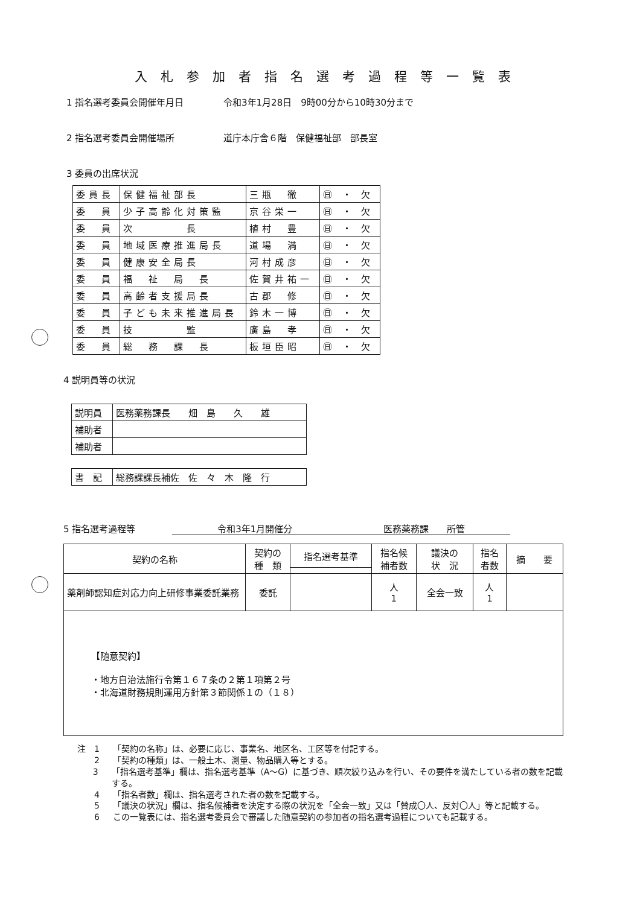入札参加者指名選考過程等一覧表
1 指名選考委員会開催年月日 令和3年1月28日　9時00分から10時30分まで
2 指名選考委員会開催場所 道庁本庁舎６階　保健福祉部　部長室
3 委員の出席状況
| 委員長 | 保健福祉部長 | 三瓶 徹 | ㊐ ・ 欠 |
| 委 員 | 少子高齢化対策監 | 京谷栄一 | ㊐ ・ 欠 |
| 委 員 | 次 長 | 植村 豊 | ㊐ ・ 欠 |
| 委 員 | 地域医療推進局長 | 道場 満 | ㊐ ・ 欠 |
| 委 員 | 健康安全局長 | 河村成彦 | ㊐ ・ 欠 |
| 委 員 | 福 祉 局 長 | 佐賀井祐一 | ㊐ ・ 欠 |
| 委 員 | 高齢者支援局長 | 古郡 修 | ㊐ ・ 欠 |
| 委 員 | 子ども未来推進局長 | 鈴木一博 | ㊐ ・ 欠 |
| 委 員 | 技 監 | 廣島 孝 | ㊐ ・ 欠 |
| 委 員 | 総 務 課 長 | 板垣臣昭 | ㊐ ・ 欠 |
4 説明員等の状況
| 説明員 | 医務薬務課長 畑 島 久 雄 |
| 補助者 | |
| 補助者 | |
| 書 記 | 総務課課長補佐 佐 々 木 隆 行 |
5 指名選考過程等 令和3年1月開催分 医務薬務課　　所管
| 契約の名称 | 契約の 種 類 | 指名選考基準 | 指名候 補者数 | 議決の 状 況 | 指名 者数 | 摘 要 |
| --- | --- | --- | --- | --- | --- | --- |
| 薬剤師認知症対応力向上研修事業委託業務 | 委託 | | 人 1 | 全会一致 | 人 1 | |
| 【随意契約】 ・地方自治法施行令第１６７条の２第１項第２号 ・北海道財務規則運用方針第３節関係１の（１８） | | | | | | |
注　1 「契約の名称」は、必要に応じ、事業名、地区名、工区等を付記する。
2 「契約の種類」は、一般土木、測量、物品購入等とする。
3 「指名選考基準」欄は、指名選考基準（A～G）に基づき、順次絞り込みを行い、その要件を満たしている者の数を記載する。
4 「指名者数」欄は、指名選考された者の数を記載する。
5 「議決の状況」欄は、指名候補者を決定する際の状況を「全会一致」又は「賛成〇人、反対〇人」等と記載する。
6 この一覧表には、指名選考委員会で審議した随意契約の参加者の指名選考過程についても記載する。